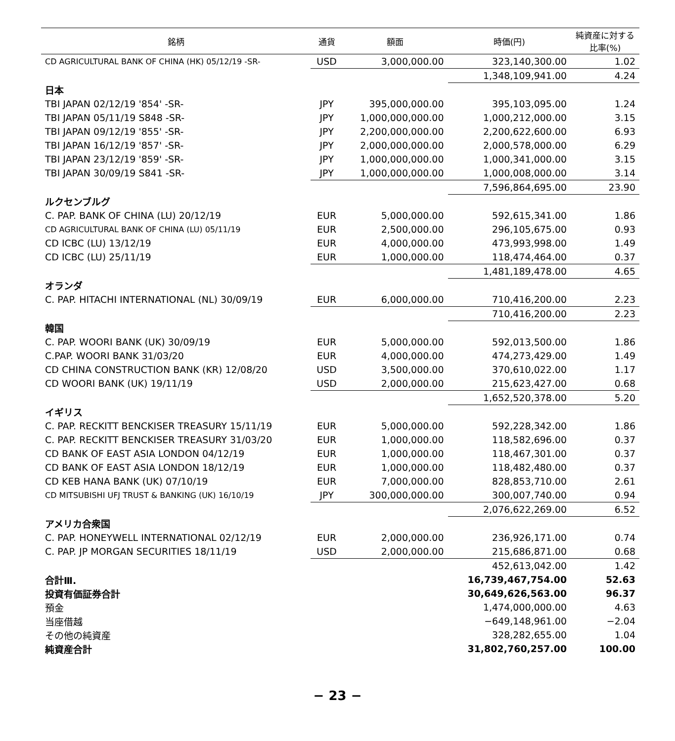| 銘柄 | 通貨 | 額面 | 時価(円) | 純資産に対する 比率(%) |
| --- | --- | --- | --- | --- |
| CD AGRICULTURAL BANK OF CHINA (HK) 05/12/19 -SR- | USD | 3,000,000.00 | 323,140,300.00 | 1.02 |
| | | | 1,348,109,941.00 | 4.24 |
| 日本 | | | | |
| TBI JAPAN 02/12/19 '854' -SR- | JPY | 395,000,000.00 | 395,103,095.00 | 1.24 |
| TBI JAPAN 05/11/19 S848 -SR- | JPY | 1,000,000,000.00 | 1,000,212,000.00 | 3.15 |
| TBI JAPAN 09/12/19 '855' -SR- | JPY | 2,200,000,000.00 | 2,200,622,600.00 | 6.93 |
| TBI JAPAN 16/12/19 '857' -SR- | JPY | 2,000,000,000.00 | 2,000,578,000.00 | 6.29 |
| TBI JAPAN 23/12/19 '859' -SR- | JPY | 1,000,000,000.00 | 1,000,341,000.00 | 3.15 |
| TBI JAPAN 30/09/19 S841 -SR- | JPY | 1,000,000,000.00 | 1,000,008,000.00 | 3.14 |
| | | | 7,596,864,695.00 | 23.90 |
| ルクセンブルグ | | | | |
| C. PAP. BANK OF CHINA (LU) 20/12/19 | EUR | 5,000,000.00 | 592,615,341.00 | 1.86 |
| CD AGRICULTURAL BANK OF CHINA (LU) 05/11/19 | EUR | 2,500,000.00 | 296,105,675.00 | 0.93 |
| CD ICBC (LU) 13/12/19 | EUR | 4,000,000.00 | 473,993,998.00 | 1.49 |
| CD ICBC (LU) 25/11/19 | EUR | 1,000,000.00 | 118,474,464.00 | 0.37 |
| | | | 1,481,189,478.00 | 4.65 |
| オランダ | | | | |
| C. PAP. HITACHI INTERNATIONAL (NL) 30/09/19 | EUR | 6,000,000.00 | 710,416,200.00 | 2.23 |
| | | | 710,416,200.00 | 2.23 |
| 韓国 | | | | |
| C. PAP. WOORI BANK (UK) 30/09/19 | EUR | 5,000,000.00 | 592,013,500.00 | 1.86 |
| C.PAP. WOORI BANK 31/03/20 | EUR | 4,000,000.00 | 474,273,429.00 | 1.49 |
| CD CHINA CONSTRUCTION BANK (KR) 12/08/20 | USD | 3,500,000.00 | 370,610,022.00 | 1.17 |
| CD WOORI BANK (UK) 19/11/19 | USD | 2,000,000.00 | 215,623,427.00 | 0.68 |
| | | | 1,652,520,378.00 | 5.20 |
| イギリス | | | | |
| C. PAP. RECKITT BENCKISER TREASURY 15/11/19 | EUR | 5,000,000.00 | 592,228,342.00 | 1.86 |
| C. PAP. RECKITT BENCKISER TREASURY 31/03/20 | EUR | 1,000,000.00 | 118,582,696.00 | 0.37 |
| CD BANK OF EAST ASIA LONDON 04/12/19 | EUR | 1,000,000.00 | 118,467,301.00 | 0.37 |
| CD BANK OF EAST ASIA LONDON 18/12/19 | EUR | 1,000,000.00 | 118,482,480.00 | 0.37 |
| CD KEB HANA BANK (UK) 07/10/19 | EUR | 7,000,000.00 | 828,853,710.00 | 2.61 |
| CD MITSUBISHI UFJ TRUST & BANKING (UK) 16/10/19 | JPY | 300,000,000.00 | 300,007,740.00 | 0.94 |
| | | | 2,076,622,269.00 | 6.52 |
| アメリカ合衆国 | | | | |
| C. PAP. HONEYWELL INTERNATIONAL 02/12/19 | EUR | 2,000,000.00 | 236,926,171.00 | 0.74 |
| C. PAP. JP MORGAN SECURITIES 18/11/19 | USD | 2,000,000.00 | 215,686,871.00 | 0.68 |
| | | | 452,613,042.00 | 1.42 |
| 合計Ⅲ. | | | 16,739,467,754.00 | 52.63 |
| 投資有価証券合計 | | | 30,649,626,563.00 | 96.37 |
| 預金 | | | 1,474,000,000.00 | 4.63 |
| 当座借越 | | | −649,148,961.00 | −2.04 |
| その他の純資産 | | | 328,282,655.00 | 1.04 |
| 純資産合計 | | | 31,802,760,257.00 | 100.00 |
− 23 −